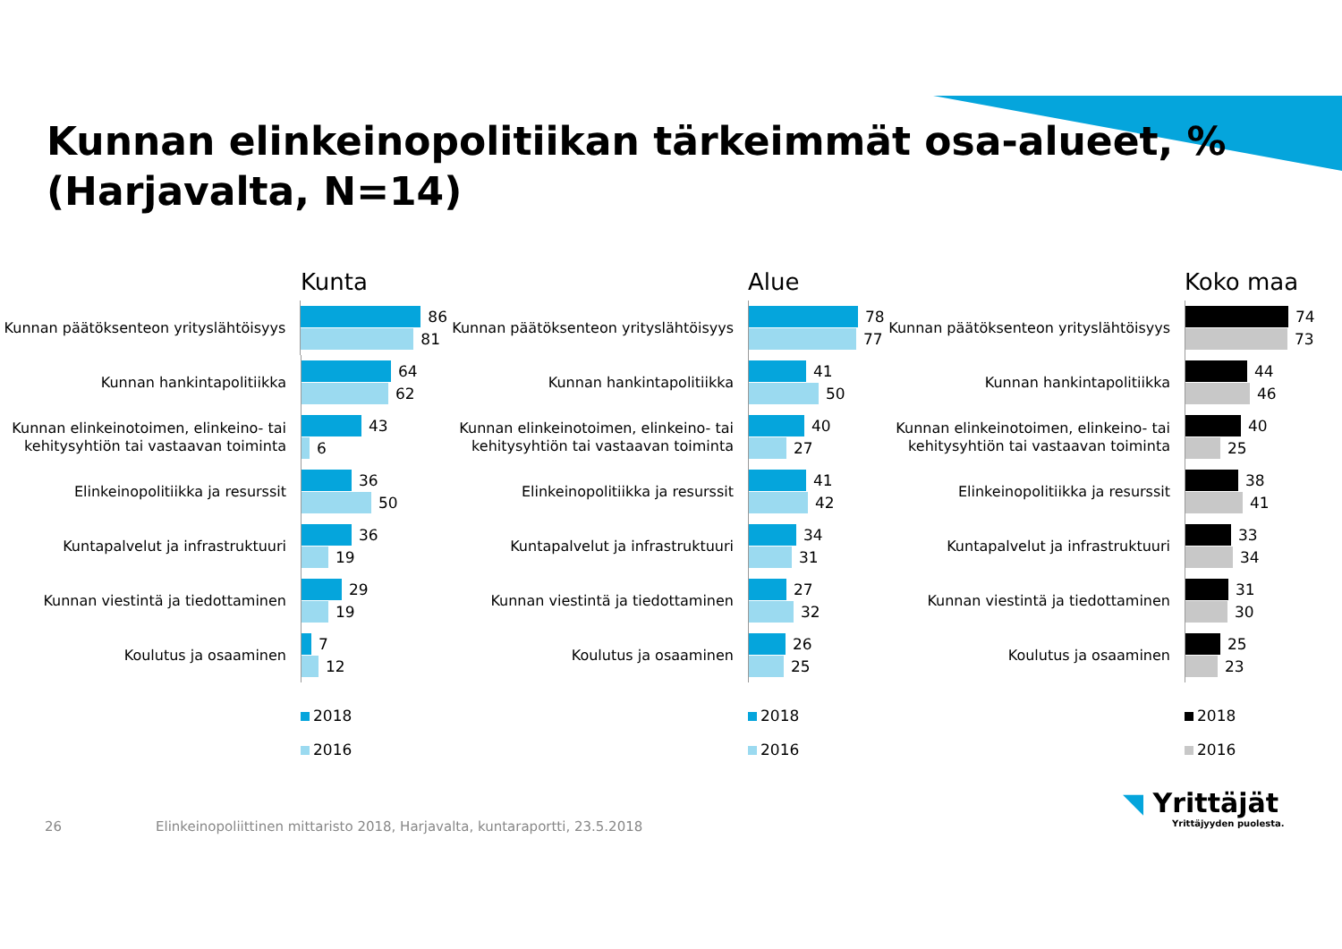Kunnan elinkeinopolitiikan tärkeimmät osa-alueet, %
(Harjavalta, N=14)
Kunta
Kunnan päätöksenteon yrityslähtöisyys
86
81
Kunnan hankintapolitiikka
64
62
Kunnan elinkeinotoimen, elinkeino- tai kehitysyhtiön tai vastaavan toiminta
43
6
Elinkeinopolitiikka ja resurssit
36
50
Kuntapalvelut ja infrastruktuuri
36
19
Kunnan viestintä ja tiedottaminen
29
19
Koulutus ja osaaminen
7
12
2018
2016
Alue
Kunnan päätöksenteon yrityslähtöisyys
78
77
Kunnan hankintapolitiikka
41
50
Kunnan elinkeinotoimen, elinkeino- tai kehitysyhtiön tai vastaavan toiminta
40
27
Elinkeinopolitiikka ja resurssit
41
42
Kuntapalvelut ja infrastruktuuri
34
31
Kunnan viestintä ja tiedottaminen
27
32
Koulutus ja osaaminen
26
25
2018
2016
Koko maa
Kunnan päätöksenteon yrityslähtöisyys
74
73
Kunnan hankintapolitiikka
44
46
Kunnan elinkeinotoimen, elinkeino- tai kehitysyhtiön tai vastaavan toiminta
40
25
Elinkeinopolitiikka ja resurssit
38
41
Kuntapalvelut ja infrastruktuuri
33
34
Kunnan viestintä ja tiedottaminen
31
30
Koulutus ja osaaminen
25
23
2018
2016
26 Elinkeinopoliittinen mittaristo 2018, Harjavalta, kuntaraportti, 23.5.2018
◥ Yrittäjät
Yrittäjyyden puolesta.